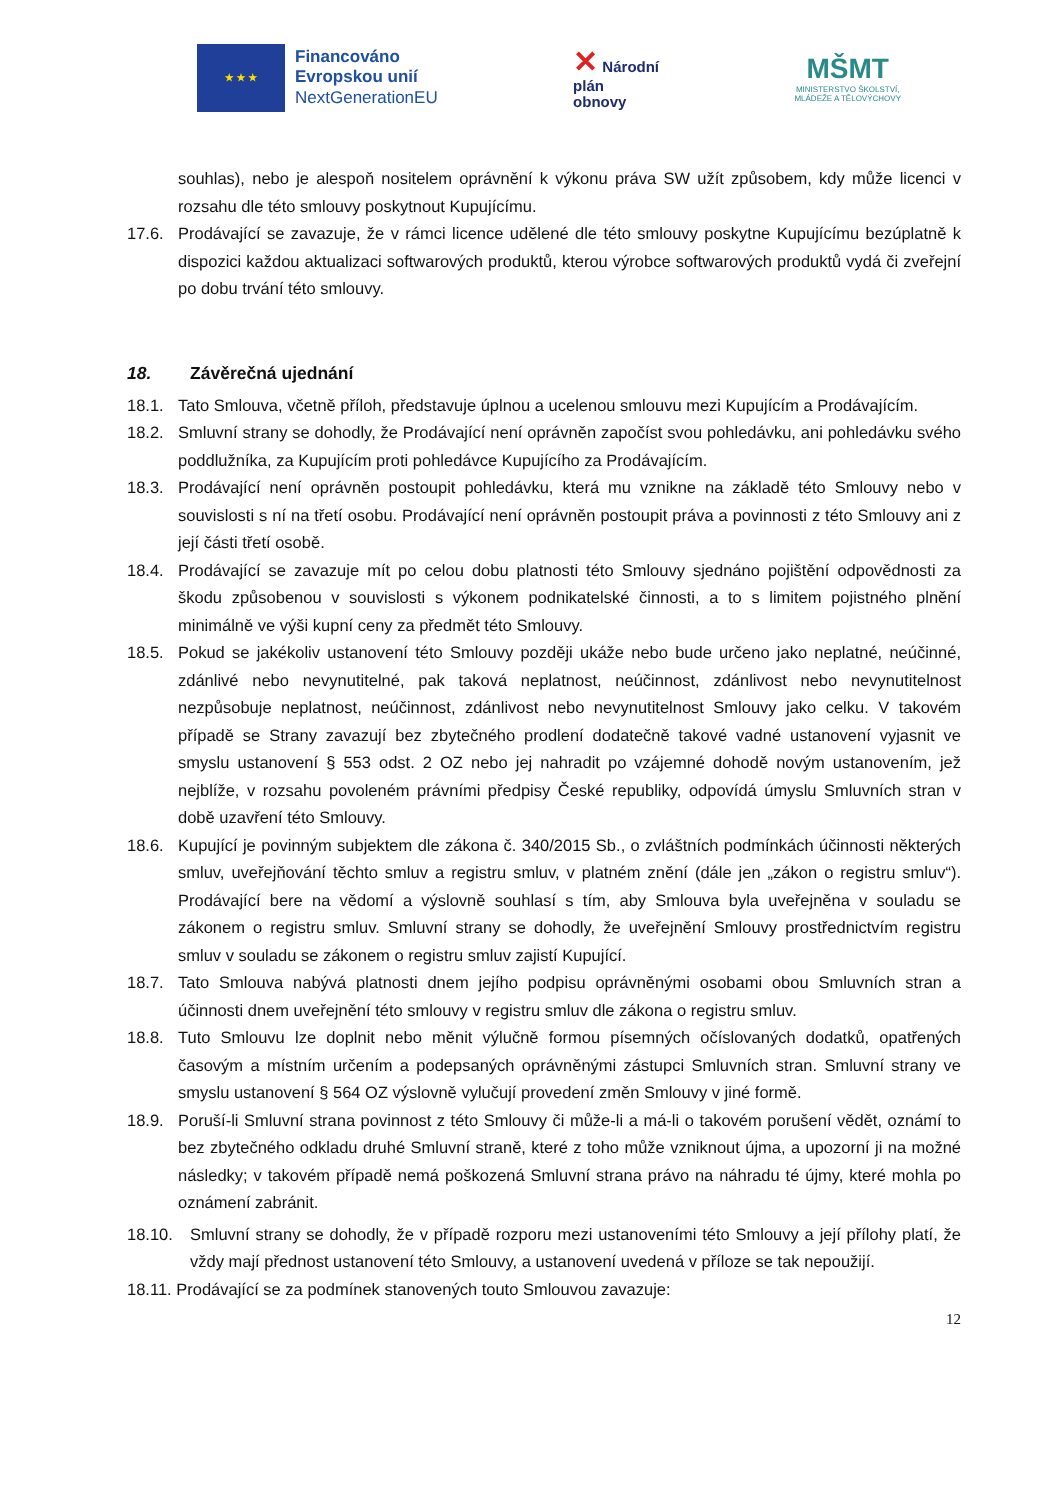★ ★ ★
Financováno
Evropskou unií
NextGenerationEU
✕ Národní
plán
obnovy
MŠMT
MINISTERSTVO ŠKOLSTVÍ,
MLÁDEŽE A TĚLOVÝCHOVY
souhlas), nebo je alespoň nositelem oprávnění k výkonu práva SW užít způsobem, kdy může licenci v rozsahu dle této smlouvy poskytnout Kupujícímu.
17.6.
Prodávající se zavazuje, že v rámci licence udělené dle této smlouvy poskytne Kupujícímu bezúplatně k dispozici každou aktualizaci softwarových produktů, kterou výrobce softwarových produktů vydá či zveřejní po dobu trvání této smlouvy.
18. Závěrečná ujednání
18.1.
Tato Smlouva, včetně příloh, představuje úplnou a ucelenou smlouvu mezi Kupujícím a Prodávajícím.
18.2.
Smluvní strany se dohodly, že Prodávající není oprávněn započíst svou pohledávku, ani pohledávku svého poddlužníka, za Kupujícím proti pohledávce Kupujícího za Prodávajícím.
18.3.
Prodávající není oprávněn postoupit pohledávku, která mu vznikne na základě této Smlouvy nebo v souvislosti s ní na třetí osobu. Prodávající není oprávněn postoupit práva a povinnosti z této Smlouvy ani z její části třetí osobě.
18.4.
Prodávající se zavazuje mít po celou dobu platnosti této Smlouvy sjednáno pojištění odpovědnosti za škodu způsobenou v souvislosti s výkonem podnikatelské činnosti, a to s limitem pojistného plnění minimálně ve výši kupní ceny za předmět této Smlouvy.
18.5.
Pokud se jakékoliv ustanovení této Smlouvy později ukáže nebo bude určeno jako neplatné, neúčinné, zdánlivé nebo nevynutitelné, pak taková neplatnost, neúčinnost, zdánlivost nebo nevynutitelnost nezpůsobuje neplatnost, neúčinnost, zdánlivost nebo nevynutitelnost Smlouvy jako celku. V takovém případě se Strany zavazují bez zbytečného prodlení dodatečně takové vadné ustanovení vyjasnit ve smyslu ustanovení § 553 odst. 2 OZ nebo jej nahradit po vzájemné dohodě novým ustanovením, jež nejblíže, v rozsahu povoleném právními předpisy České republiky, odpovídá úmyslu Smluvních stran v době uzavření této Smlouvy.
18.6.
Kupující je povinným subjektem dle zákona č. 340/2015 Sb., o zvláštních podmínkách účinnosti některých smluv, uveřejňování těchto smluv a registru smluv, v platném znění (dále jen „zákon o registru smluv“). Prodávající bere na vědomí a výslovně souhlasí s tím, aby Smlouva byla uveřejněna v souladu se zákonem o registru smluv. Smluvní strany se dohodly, že uveřejnění Smlouvy prostřednictvím registru smluv v souladu se zákonem o registru smluv zajistí Kupující.
18.7.
Tato Smlouva nabývá platnosti dnem jejího podpisu oprávněnými osobami obou Smluvních stran a účinnosti dnem uveřejnění této smlouvy v registru smluv dle zákona o registru smluv.
18.8.
Tuto Smlouvu lze doplnit nebo měnit výlučně formou písemných očíslovaných dodatků, opatřených časovým a místním určením a podepsaných oprávněnými zástupci Smluvních stran. Smluvní strany ve smyslu ustanovení § 564 OZ výslovně vylučují provedení změn Smlouvy v jiné formě.
18.9.
Poruší-li Smluvní strana povinnost z této Smlouvy či může-li a má-li o takovém porušení vědět, oznámí to bez zbytečného odkladu druhé Smluvní straně, které z toho může vzniknout újma, a upozorní ji na možné následky; v takovém případě nemá poškozená Smluvní strana právo na náhradu té újmy, které mohla po oznámení zabránit.
18.10.
Smluvní strany se dohodly, že v případě rozporu mezi ustanoveními této Smlouvy a její přílohy platí, že vždy mají přednost ustanovení této Smlouvy, a ustanovení uvedená v příloze se tak nepoužijí.
18.11. Prodávající se za podmínek stanovených touto Smlouvou zavazuje:
12